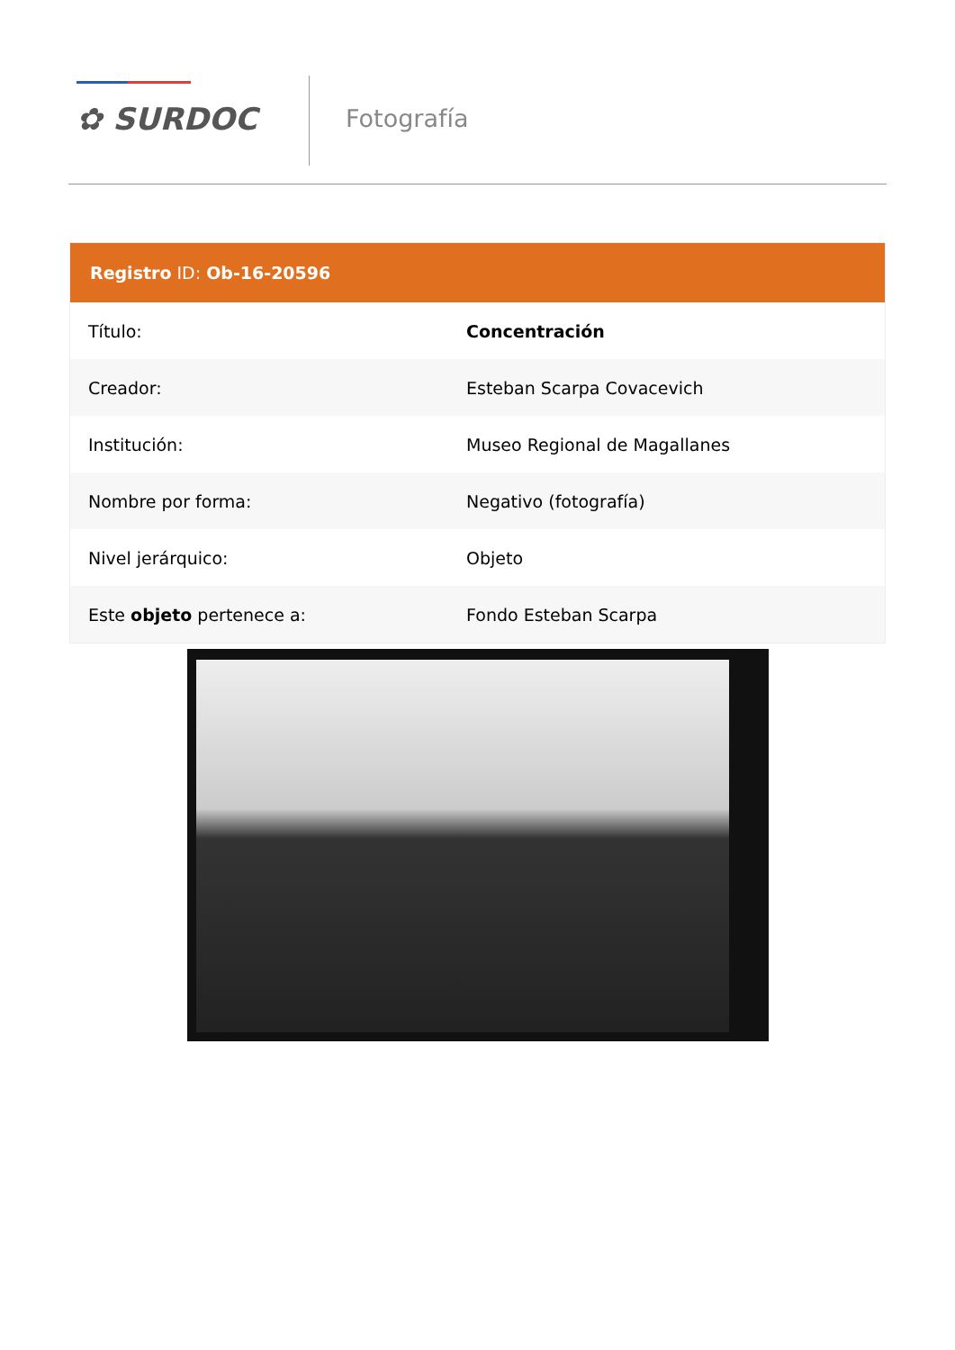✿ SURDOC Fotografía
Registro ID: Ob-16-20596
| Título: | Concentración |
| Creador: | Esteban Scarpa Covacevich |
| Institución: | Museo Regional de Magallanes |
| Nombre por forma: | Negativo (fotografía) |
| Nivel jerárquico: | Objeto |
| Este objeto pertenece a: | Fondo Esteban Scarpa |